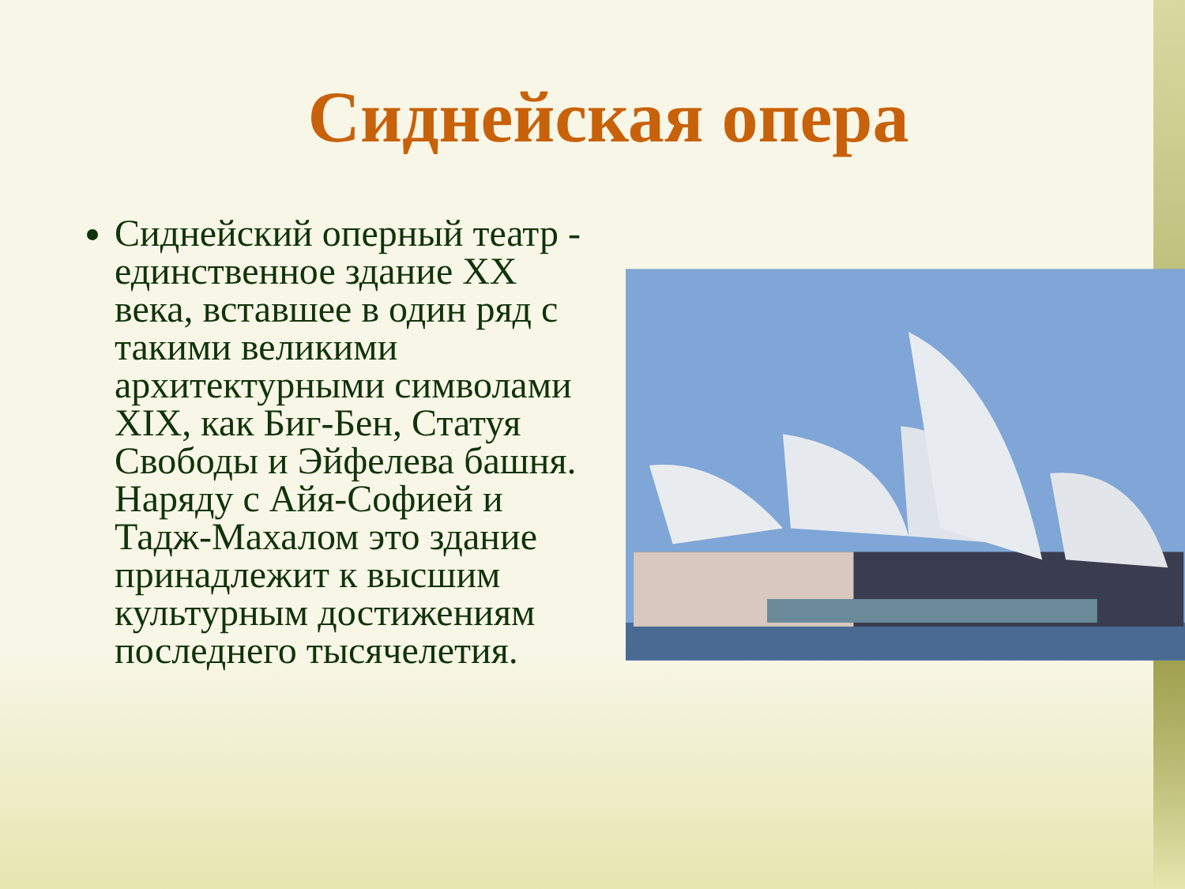Сиднейская опера
Сиднейский оперный театр - единственное здание XX века, вставшее в один ряд с такими великими архитектурными символами XIX, как Биг-Бен, Статуя Свободы и Эйфелева башня. Наряду с Айя-Софией и Тадж-Махалом это здание принадлежит к высшим культурным достижениям последнего тысячелетия.